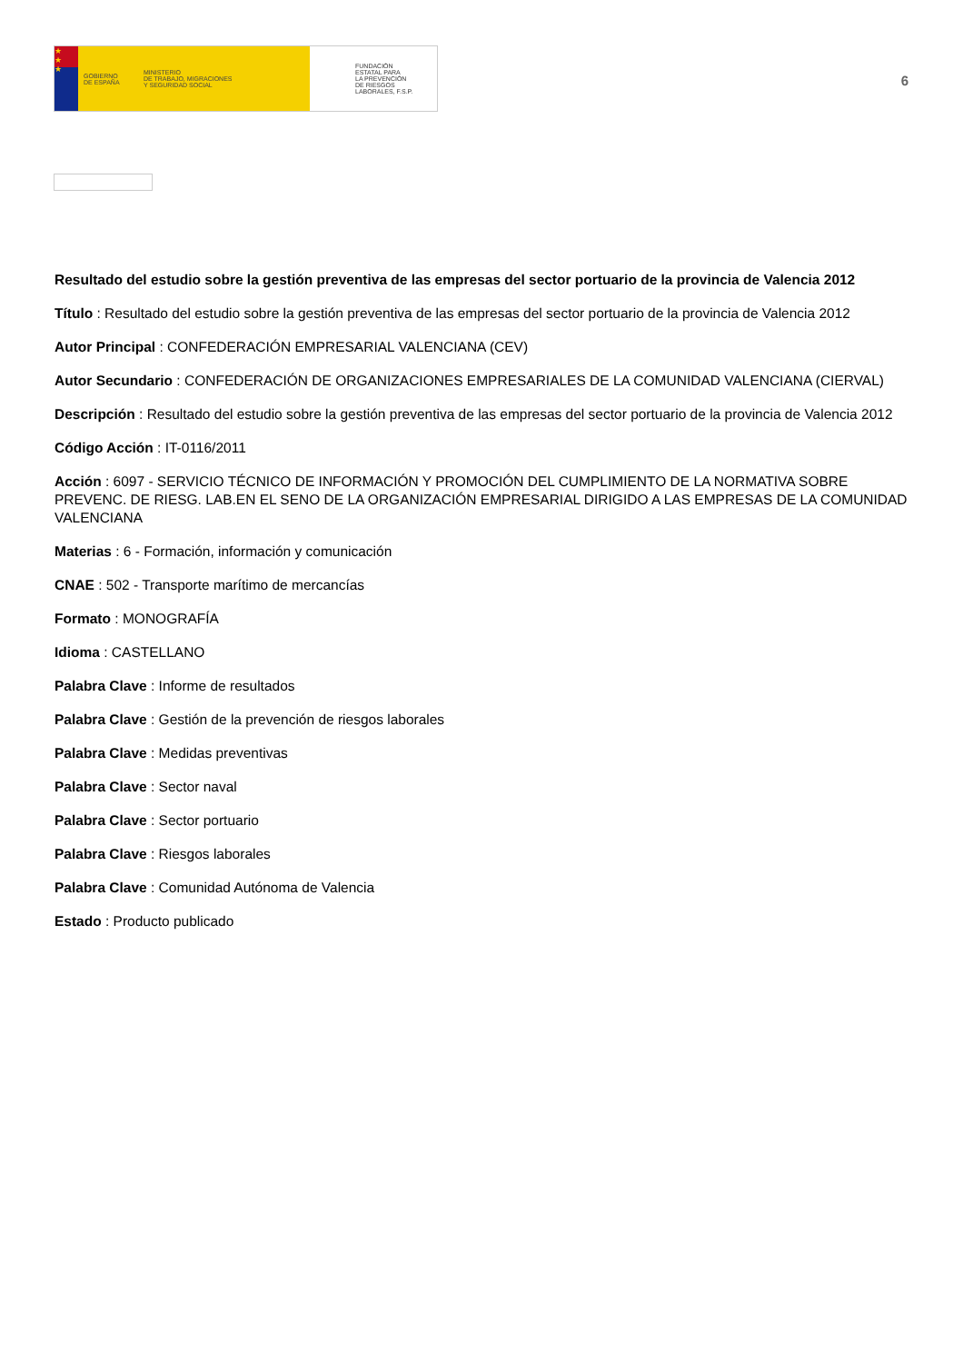★
★
★
GOBIERNO
DE ESPAÑA
MINISTERIO
DE TRABAJO, MIGRACIONES
Y SEGURIDAD SOCIAL
FUNDACIÓN
ESTATAL PARA
LA PREVENCIÓN
DE RIESGOS
LABORALES, F.S.P.
6
Resultado del estudio sobre la gestión preventiva de las empresas del sector portuario de la provincia de Valencia 2012
Título : Resultado del estudio sobre la gestión preventiva de las empresas del sector portuario de la provincia de Valencia 2012
Autor Principal : CONFEDERACIÓN EMPRESARIAL VALENCIANA (CEV)
Autor Secundario : CONFEDERACIÓN DE ORGANIZACIONES EMPRESARIALES DE LA COMUNIDAD VALENCIANA (CIERVAL)
Descripción : Resultado del estudio sobre la gestión preventiva de las empresas del sector portuario de la provincia de Valencia 2012
Código Acción : IT-0116/2011
Acción : 6097 - SERVICIO TÉCNICO DE INFORMACIÓN Y PROMOCIÓN DEL CUMPLIMIENTO DE LA NORMATIVA SOBRE PREVENC. DE RIESG. LAB.EN EL SENO DE LA ORGANIZACIÓN EMPRESARIAL DIRIGIDO A LAS EMPRESAS DE LA COMUNIDAD VALENCIANA
Materias : 6 - Formación, información y comunicación
CNAE : 502 - Transporte marítimo de mercancías
Formato : MONOGRAFÍA
Idioma : CASTELLANO
Palabra Clave : Informe de resultados
Palabra Clave : Gestión de la prevención de riesgos laborales
Palabra Clave : Medidas preventivas
Palabra Clave : Sector naval
Palabra Clave : Sector portuario
Palabra Clave : Riesgos laborales
Palabra Clave : Comunidad Autónoma de Valencia
Estado : Producto publicado